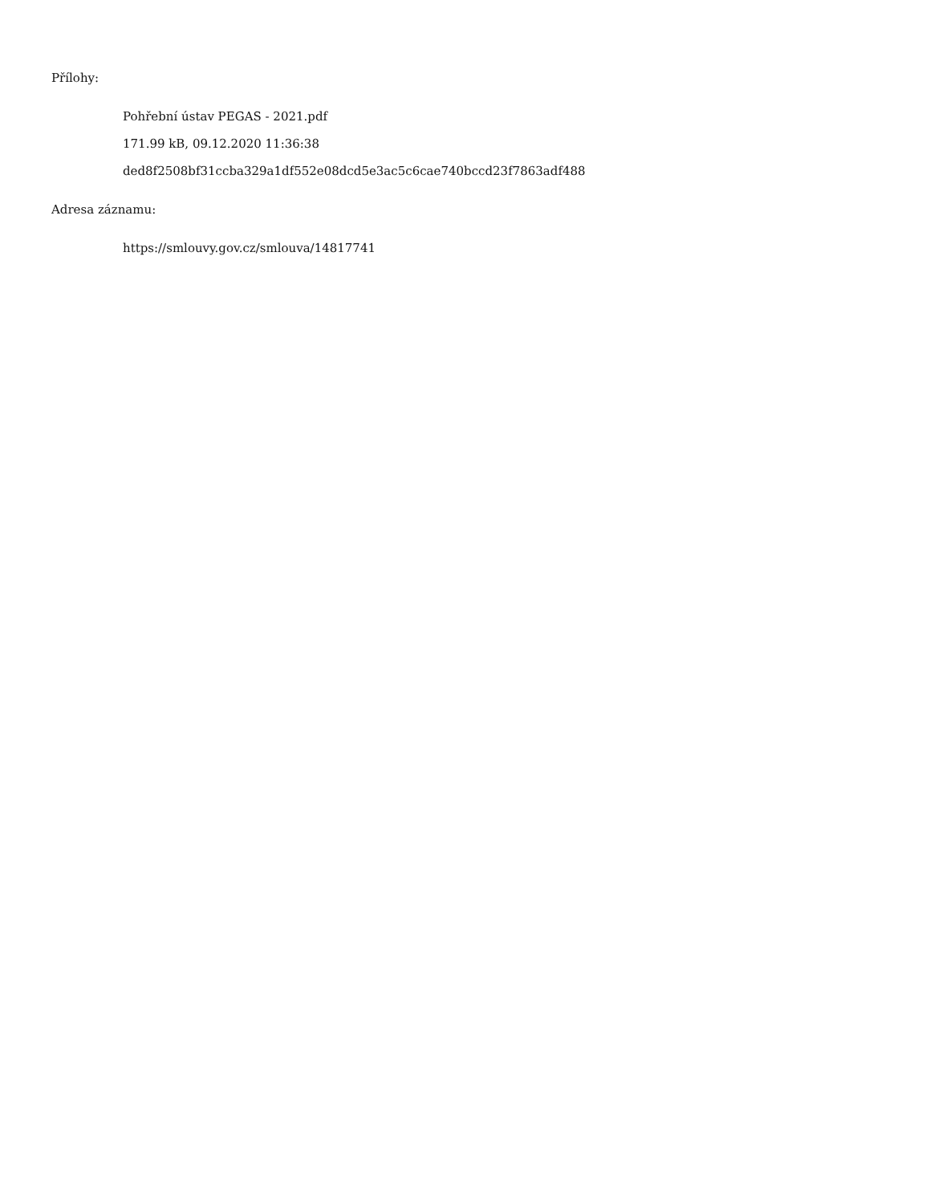Přílohy:
Pohřební ústav PEGAS - 2021.pdf
171.99 kB, 09.12.2020 11:36:38
ded8f2508bf31ccba329a1df552e08dcd5e3ac5c6cae740bccd23f7863adf488
Adresa záznamu:
https://smlouvy.gov.cz/smlouva/14817741